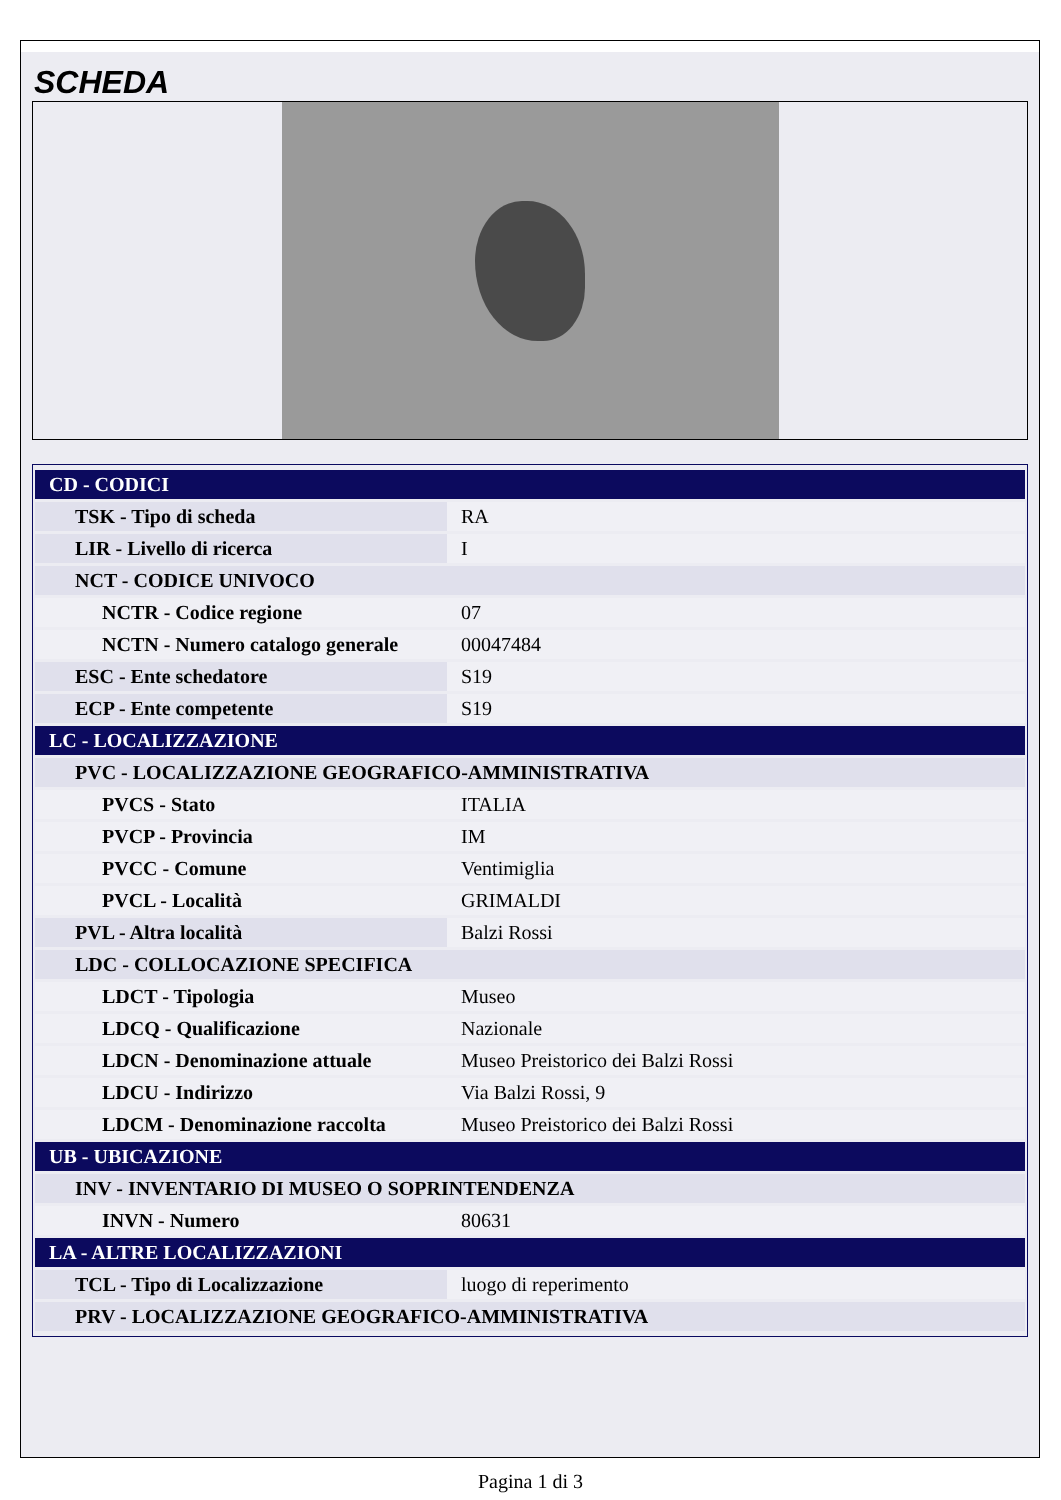SCHEDA
| CD - CODICI | |
| TSK - Tipo di scheda | RA |
| LIR - Livello di ricerca | I |
| NCT - CODICE UNIVOCO | |
| NCTR - Codice regione | 07 |
| NCTN - Numero catalogo generale | 00047484 |
| ESC - Ente schedatore | S19 |
| ECP - Ente competente | S19 |
| LC - LOCALIZZAZIONE | |
| PVC - LOCALIZZAZIONE GEOGRAFICO-AMMINISTRATIVA | |
| PVCS - Stato | ITALIA |
| PVCP - Provincia | IM |
| PVCC - Comune | Ventimiglia |
| PVCL - Località | GRIMALDI |
| PVL - Altra località | Balzi Rossi |
| LDC - COLLOCAZIONE SPECIFICA | |
| LDCT - Tipologia | Museo |
| LDCQ - Qualificazione | Nazionale |
| LDCN - Denominazione attuale | Museo Preistorico dei Balzi Rossi |
| LDCU - Indirizzo | Via Balzi Rossi, 9 |
| LDCM - Denominazione raccolta | Museo Preistorico dei Balzi Rossi |
| UB - UBICAZIONE | |
| INV - INVENTARIO DI MUSEO O SOPRINTENDENZA | |
| INVN - Numero | 80631 |
| LA - ALTRE LOCALIZZAZIONI | |
| TCL - Tipo di Localizzazione | luogo di reperimento |
| PRV - LOCALIZZAZIONE GEOGRAFICO-AMMINISTRATIVA | |
Pagina 1 di 3